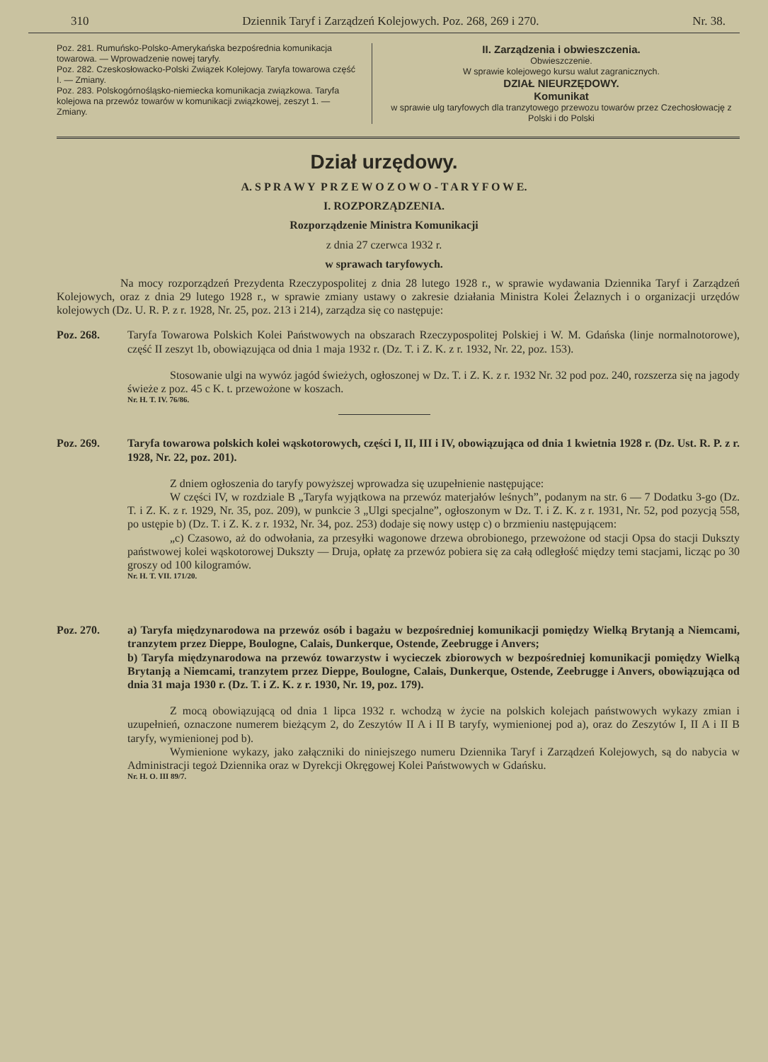310 Dziennik Taryf i Zarządzeń Kolejowych. Poz. 268, 269 i 270. Nr. 38.
Poz. 281. Rumuńsko-Polsko-Amerykańska bezpośrednia komunikacja towarowa. — Wprowadzenie nowej taryfy.
Poz. 282. Czeskosłowacko-Polski Związek Kolejowy. Taryfa towarowa część I. — Zmiany.
Poz. 283. Polskogórnośląsko-niemiecka komunikacja związkowa. Taryfa kolejowa na przewóz towarów w komunikacji związkowej, zeszyt 1. — Zmiany.
II. Zarządzenia i obwieszczenia.
Obwieszczenie.
W sprawie kolejowego kursu walut zagranicznych.
DZIAŁ NIEURZĘDOWY.
Komunikat
w sprawie ulg taryfowych dla tranzytowego przewozu towarów przez Czechosłowację z Polski i do Polski
Dział urzędowy.
A. S P R A W Y P R Z E W O Z O W O - T A R Y F O W E.
I. ROZPORZĄDZENIA.
Rozporządzenie Ministra Komunikacji
z dnia 27 czerwca 1932 r.
w sprawach taryfowych.
Na mocy rozporządzeń Prezydenta Rzeczypospolitej z dnia 28 lutego 1928 r., w sprawie wydawania Dziennika Taryf i Zarządzeń Kolejowych, oraz z dnia 29 lutego 1928 r., w sprawie zmiany ustawy o zakresie działania Ministra Kolei Żelaznych i o organizacji urzędów kolejowych (Dz. U. R. P. z r. 1928, Nr. 25, poz. 213 i 214), zarządza się co następuje:
Poz. 268. Taryfa Towarowa Polskich Kolei Państwowych na obszarach Rzeczypospolitej Polskiej i W. M. Gdańska (linje normalnotorowe), część II zeszyt 1b, obowiązująca od dnia 1 maja 1932 r. (Dz. T. i Z. K. z r. 1932, Nr. 22, poz. 153).
Stosowanie ulgi na wywóz jagód świeżych, ogłoszonej w Dz. T. i Z. K. z r. 1932 Nr. 32 pod poz. 240, rozszerza się na jagody świeże z poz. 45 c K. t. przewożone w koszach.
Nr. H. T. IV. 76/86.
Poz. 269. Taryfa towarowa polskich kolei wąskotorowych, części I, II, III i IV, obowiązująca od dnia 1 kwietnia 1928 r. (Dz. Ust. R. P. z r. 1928, Nr. 22, poz. 201).
Z dniem ogłoszenia do taryfy powyższej wprowadza się uzupełnienie następujące:
W części IV, w rozdziale B „Taryfa wyjątkowa na przewóz materjałów leśnych”, podanym na str. 6 — 7 Dodatku 3-go (Dz. T. i Z. K. z r. 1929, Nr. 35, poz. 209), w punkcie 3 „Ulgi specjalne”, ogłoszonym w Dz. T. i Z. K. z r. 1931, Nr. 52, pod pozycją 558, po ustępie b) (Dz. T. i Z. K. z r. 1932, Nr. 34, poz. 253) dodaje się nowy ustęp c) o brzmieniu następującem:
„c) Czasowo, aż do odwołania, za przesyłki wagonowe drzewa obrobionego, przewożone od stacji Opsa do stacji Dukszty państwowej kolei wąskotorowej Dukszty — Druja, opłatę za przewóz pobiera się za całą odległość między temi stacjami, licząc po 30 groszy od 100 kilogramów.
Nr. H. T. VII. 171/20.
Poz. 270. a) Taryfa międzynarodowa na przewóz osób i bagażu w bezpośredniej komunikacji pomiędzy Wielką Brytanją a Niemcami, tranzytem przez Dieppe, Boulogne, Calais, Dunkerque, Ostende, Zeebrugge i Anvers;
b) Taryfa międzynarodowa na przewóz towarzystw i wycieczek zbiorowych w bezpośredniej komunikacji pomiędzy Wielką Brytanją a Niemcami, tranzytem przez Dieppe, Boulogne, Calais, Dunkerque, Ostende, Zeebrugge i Anvers, obowiązująca od dnia 31 maja 1930 r. (Dz. T. i Z. K. z r. 1930, Nr. 19, poz. 179).
Z mocą obowiązującą od dnia 1 lipca 1932 r. wchodzą w życie na polskich kolejach państwowych wykazy zmian i uzupełnień, oznaczone numerem bieżącym 2, do Zeszytów II A i II B taryfy, wymienionej pod a), oraz do Zeszytów I, II A i II B taryfy, wymienionej pod b).
Wymienione wykazy, jako załączniki do niniejszego numeru Dziennika Taryf i Zarządzeń Kolejowych, są do nabycia w Administracji tegoż Dziennika oraz w Dyrekcji Okręgowej Kolei Państwowych w Gdańsku.
Nr. H. O. III 89/7.